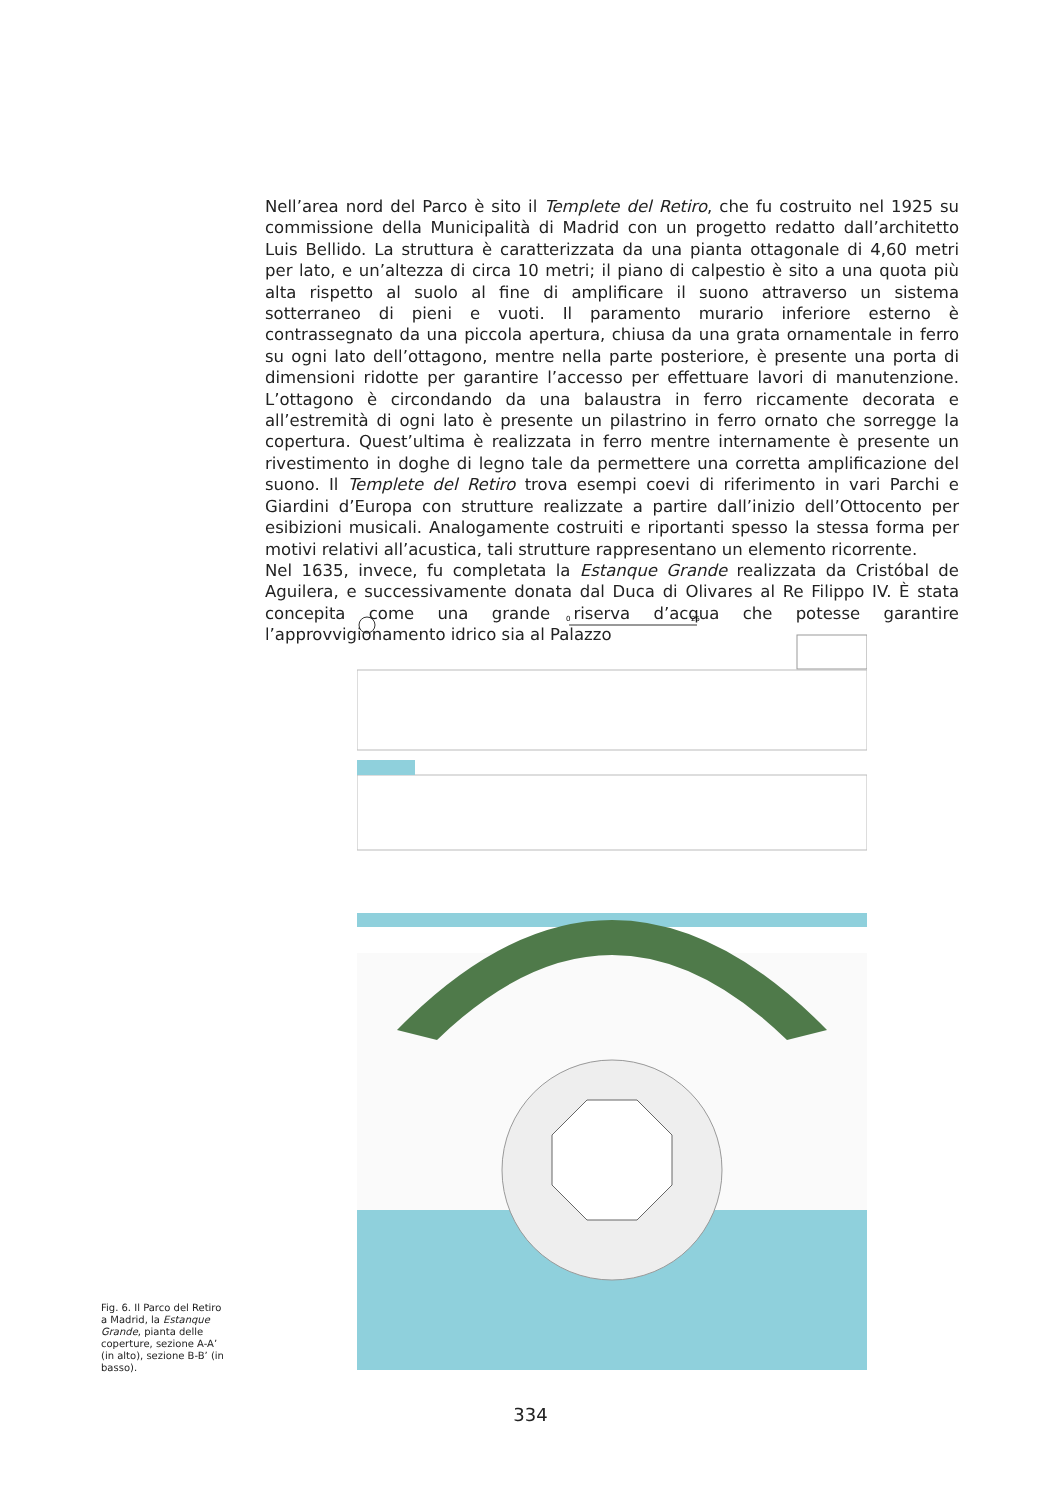Nell’area nord del Parco è sito il Templete del Retiro, che fu costruito nel 1925 su commissione della Municipalità di Madrid con un progetto redatto dall’architetto Luis Bellido. La struttura è caratterizzata da una pianta ottagonale di 4,60 metri per lato, e un’altezza di circa 10 metri; il piano di calpestio è sito a una quota più alta rispetto al suolo al fine di amplificare il suono attraverso un sistema sotterraneo di pieni e vuoti. Il paramento murario inferiore esterno è contrassegnato da una piccola apertura, chiusa da una grata ornamentale in ferro su ogni lato dell’ottagono, mentre nella parte posteriore, è presente una porta di dimensioni ridotte per garantire l’accesso per effettuare lavori di manutenzione. L’ottagono è circondando da una balaustra in ferro riccamente decorata e all’estremità di ogni lato è presente un pilastrino in ferro ornato che sorregge la copertura. Quest’ultima è realizzata in ferro mentre internamente è presente un rivestimento in doghe di legno tale da permettere una corretta amplificazione del suono. Il Templete del Retiro trova esempi coevi di riferimento in vari Parchi e Giardini d’Europa con strutture realizzate a partire dall’inizio dell’Ottocento per esibizioni musicali. Analogamente costruiti e riportanti spesso la stessa forma per motivi relativi all’acustica, tali strutture rappresentano un elemento ricorrente.
Nel 1635, invece, fu completata la Estanque Grande realizzata da Cristóbal de Aguilera, e successivamente donata dal Duca di Olivares al Re Filippo IV. È stata concepita come una grande riserva d’acqua che potesse garantire l’approvvigionamento idrico sia al Palazzo
0
25
Fig. 6. Il Parco del Retiro a Madrid, la Estanque Grande, pianta delle coperture, sezione A-A’ (in alto), sezione B-B’ (in basso).
334